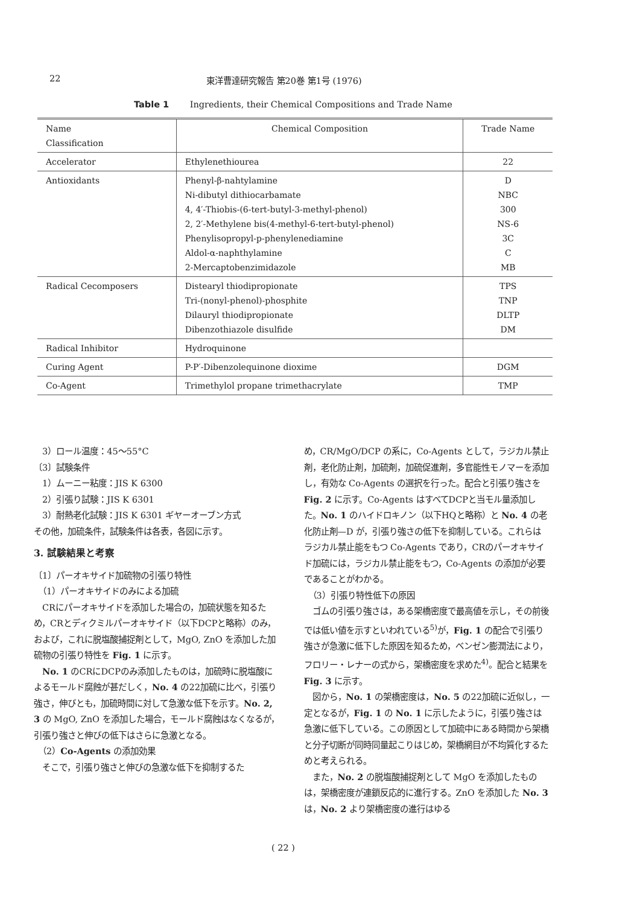22 東洋曹達研究報告 第20巻 第1号 (1976)
Table 1 Ingredients, their Chemical Compositions and Trade Name
| Name Classification | Chemical Composition | Trade Name |
| --- | --- | --- |
| Accelerator | Ethylenethiourea | 22 |
| Antioxidants | Phenyl-β-nahtylamine Ni-dibutyl dithiocarbamate 4, 4′-Thiobis-(6-tert-butyl-3-methyl-phenol) 2, 2′-Methylene bis(4-methyl-6-tert-butyl-phenol) Phenylisopropyl-p-phenylenediamine Aldol-α-naphthylamine 2-Mercaptobenzimidazole | D NBC 300 NS-6 3C C MB |
| Radical Cecomposers | Distearyl thiodipropionate Tri-(nonyl-phenol)-phosphite Dilauryl thiodipropionate Dibenzothiazole disulfide | TPS TNP DLTP DM |
| Radical Inhibitor | Hydroquinone | |
| Curing Agent | P-P′-Dibenzolequinone dioxime | DGM |
| Co-Agent | Trimethylol propane trimethacrylate | TMP |
　3）ロール温度：45～55°C
〔3〕試験条件
　1）ムーニー粘度：JIS K 6300
　2）引張り試験：JIS K 6301
　3）耐熱老化試験：JIS K 6301 ギヤーオーブン方式
その他，加硫条件，試験条件は各表，各図に示す。
3. 試験結果と考察
〔1〕パーオキサイド加硫物の引張り特性
　（1）パーオキサイドのみによる加硫
　CRにパーオキサイドを添加した場合の，加硫状態を知るため，CRとディクミルパーオキサイド（以下DCPと略称）のみ，および，これに脱塩酸捕捉剤として，MgO, ZnO を添加した加硫物の引張り特性を Fig. 1 に示す。
　No. 1 のCRにDCPのみ添加したものは，加硫時に脱塩酸によるモールド腐蝕が甚だしく，No. 4 の22加硫に比べ，引張り強さ，伸びとも，加硫時間に対して急激な低下を示す。No. 2, 3 の MgO, ZnO を添加した場合，モールド腐蝕はなくなるが，引張り強さと伸びの低下はさらに急激となる。
　（2）Co-Agents の添加効果
　そこで，引張り強さと伸びの急激な低下を抑制するた
め，CR/MgO/DCP の系に，Co-Agents として，ラジカル禁止剤，老化防止剤，加硫剤，加硫促進剤，多官能性モノマーを添加し，有効な Co-Agents の選択を行った。配合と引張り強さを Fig. 2 に示す。Co-Agents はすべてDCPと当モル量添加した。No. 1 のハイドロキノン（以下HQと略称）と No. 4 の老化防止剤—D が，引張り強さの低下を抑制している。これらはラジカル禁止能をもつ Co-Agents であり，CRのパーオキサイド加硫には，ラジカル禁止能をもつ，Co-Agents の添加が必要であることがわかる。
　（3）引張り特性低下の原因
　ゴムの引張り強さは，ある架橋密度で最高値を示し，その前後では低い値を示すといわれている<sup>5)</sup>が，Fig. 1 の配合で引張り強さが急激に低下した原因を知るため，ベンゼン膨潤法により，フロリー・レナーの式から，架橋密度を求めた<sup>4)</sup>。配合と結果を Fig. 3 に示す。
　図から，No. 1 の架橋密度は，No. 5 の22加硫に近似し，一定となるが，Fig. 1 の No. 1 に示したように，引張り強さは急激に低下している。この原因として加硫中にある時間から架橋と分子切断が同時同量起こりはじめ，架橋網目が不均質化するためと考えられる。
　また，No. 2 の脱塩酸捕捉剤として MgO を添加したものは，架橋密度が連鎖反応的に進行する。ZnO を添加した No. 3 は，No. 2 より架橋密度の進行はゆる
( 22 )